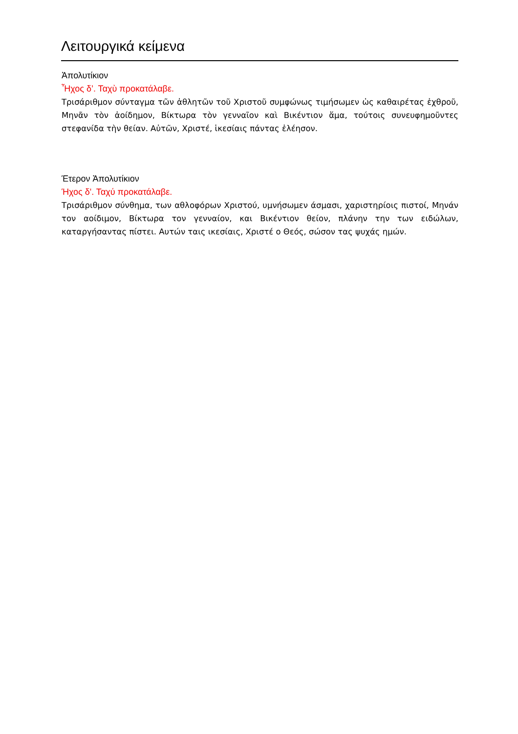Λειτουργικά κείμενα
Ἀπολυτίκιον
Ἦχος δ’. Ταχὺ προκατάλαβε.
Τρισάριθμον σύνταγμα τῶν ἀθλητῶν τοῦ Χριστοῦ συμφώνως τιμήσωμεν ὡς καθαιρέτας ἐχθροῦ, Μηνᾶν τὸν ἀοίδημον, Βίκτωρα τὸν γενναῖον καὶ Βικέντιον ἅμα, τούτοις συνευφημοῦντες στεφανίδα τὴν θείαν. Αὐτῶν, Χριστέ, ἱκεσίαις πάντας ἐλέησον.
Έτερον Ἀπολυτίκιον
Ήχος δ'. Ταχύ προκατάλαβε.
Τρισάριθμον σύνθημα, των αθλοφόρων Χριστού, υμνήσωμεν άσμασι, χαριστηρίοις πιστοί, Μηνάν τον αοίδιμον, Βίκτωρα τον γενναίον, και Βικέντιον θείον, πλάνην την των ειδώλων, καταργήσαντας πίστει. Αυτών ταις ικεσίαις, Χριστέ ο Θεός, σώσον τας ψυχάς ημών.